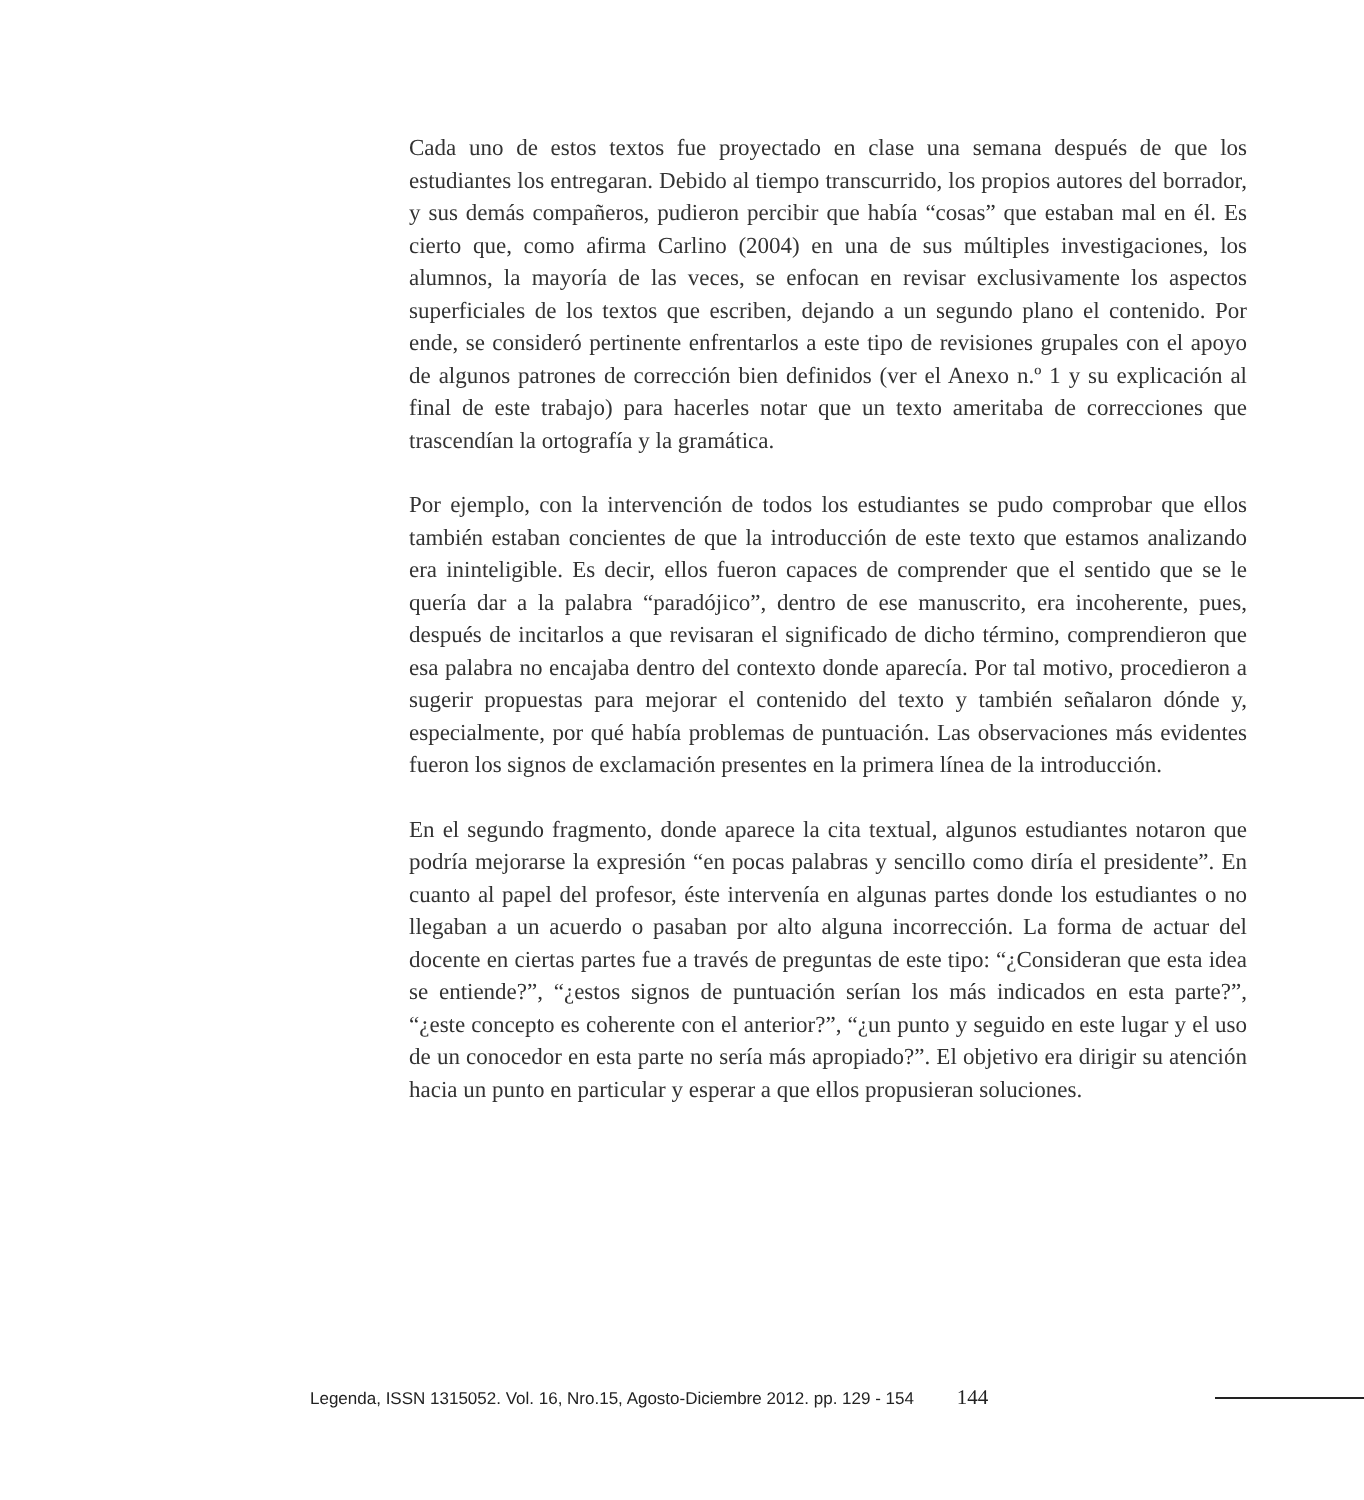Cada uno de estos textos fue proyectado en clase una semana después de que los estudiantes los entregaran. Debido al tiempo transcurrido, los propios autores del borrador, y sus demás compañeros, pudieron percibir que había “cosas” que estaban mal en él. Es cierto que, como afirma Carlino (2004) en una de sus múltiples investigaciones, los alumnos, la mayoría de las veces, se enfocan en revisar exclusivamente los aspectos superficiales de los textos que escriben, dejando a un segundo plano el contenido. Por ende, se consideró pertinente enfrentarlos a este tipo de revisiones grupales con el apoyo de algunos patrones de corrección bien definidos (ver el Anexo n.º 1 y su explicación al final de este trabajo) para hacerles notar que un texto ameritaba de correcciones que trascendían la ortografía y la gramática.
Por ejemplo, con la intervención de todos los estudiantes se pudo comprobar que ellos también estaban concientes de que la introducción de este texto que estamos analizando era ininteligible. Es decir, ellos fueron capaces de comprender que el sentido que se le quería dar a la palabra “paradójico”, dentro de ese manuscrito, era incoherente, pues, después de incitarlos a que revisaran el significado de dicho término, comprendieron que esa palabra no encajaba dentro del contexto donde aparecía. Por tal motivo, procedieron a sugerir propuestas para mejorar el contenido del texto y también señalaron dónde y, especialmente, por qué había problemas de puntuación. Las observaciones más evidentes fueron los signos de exclamación presentes en la primera línea de la introducción.
En el segundo fragmento, donde aparece la cita textual, algunos estudiantes notaron que podría mejorarse la expresión “en pocas palabras y sencillo como diría el presidente”. En cuanto al papel del profesor, éste intervenía en algunas partes donde los estudiantes o no llegaban a un acuerdo o pasaban por alto alguna incorrección. La forma de actuar del docente en ciertas partes fue a través de preguntas de este tipo: “¿Consideran que esta idea se entiende?”, “¿estos signos de puntuación serían los más indicados en esta parte?”, “¿este concepto es coherente con el anterior?”, “¿un punto y seguido en este lugar y el uso de un conocedor en esta parte no sería más apropiado?”. El objetivo era dirigir su atención hacia un punto en particular y esperar a que ellos propusieran soluciones.
Legenda, ISSN 1315052. Vol. 16, Nro.15, Agosto-Diciembre 2012. pp. 129 - 154 144